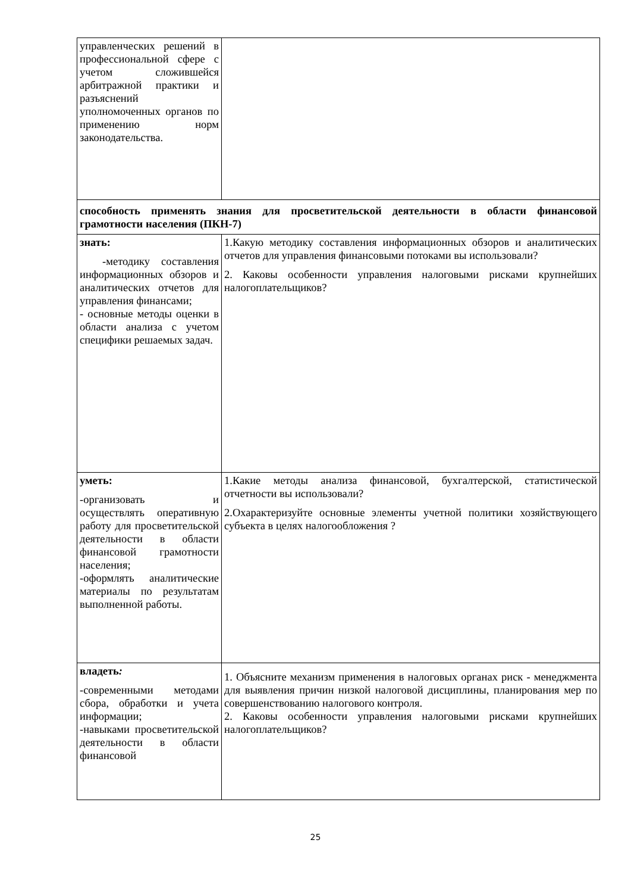| управленческих решений в профессиональной сфере с учетом сложившейся арбитражной практики и разъяснений уполномоченных органов по применению норм законодательства. | |
| способность применять знания для просветительской деятельности в области финансовой грамотности населения (ПКН-7) | |
| знать: -методику составления информационных обзоров и аналитических отчетов для управления финансами; - основные методы оценки в области анализа с учетом специфики решаемых задач. | 1.Какую методику составления информационных обзоров и аналитических отчетов для управления финансовыми потоками вы использовали? 2. Каковы особенности управления налоговыми рисками крупнейших налогоплательщиков? |
| уметь: -организовать и осуществлять оперативную работу для просветительской деятельности в области финансовой грамотности населения; -оформлять аналитические материалы по результатам выполненной работы. | 1.Какие методы анализа финансовой, бухгалтерской, статистической отчетности вы использовали? 2.Охарактеризуйте основные элементы учетной политики хозяйствующего субъекта в целях налогообложения ? |
| владеть : -современными методами сбора, обработки и учета информации; -навыками просветительской деятельности в области финансовой | 1. Объясните механизм применения в налоговых органах риск - менеджмента для выявления причин низкой налоговой дисциплины, планирования мер по совершенствованию налогового контроля. 2. Каковы особенности управления налоговыми рисками крупнейших налогоплательщиков? |
25